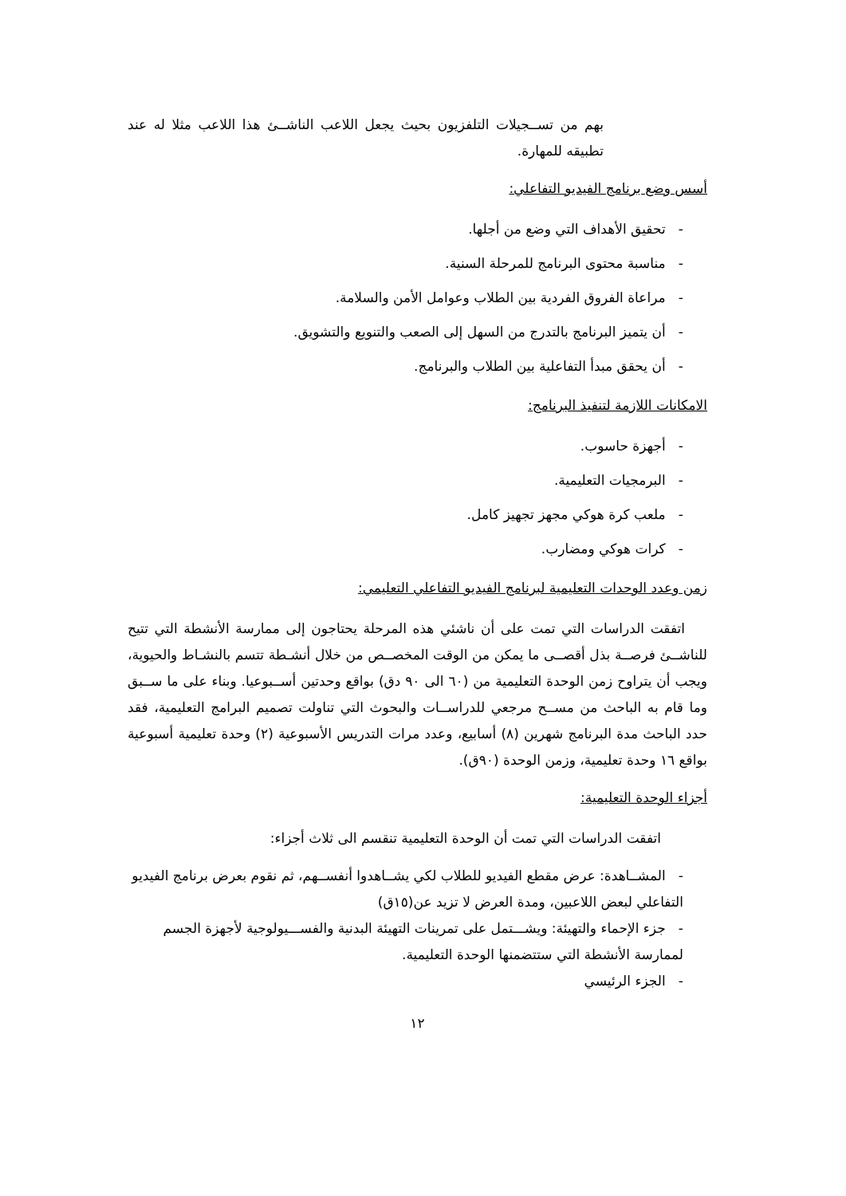بهم من تســجيلات التلفزيون بحيث يجعل اللاعب الناشــئ هذا اللاعب مثلا له عند تطبيقه للمهارة.
أسس وضع برنامج الفيديو التفاعلي:
- تحقيق الأهداف التي وضع من أجلها.
- مناسبة محتوى البرنامج للمرحلة السنية.
- مراعاة الفروق الفردية بين الطلاب وعوامل الأمن والسلامة.
- أن يتميز البرنامج بالتدرج من السهل إلى الصعب والتنويع والتشويق.
- أن يحقق مبدأ التفاعلية بين الطلاب والبرنامج.
الامكانات اللازمة لتنفيذ البرنامج:
- أجهزة حاسوب.
- البرمجيات التعليمية.
- ملعب كرة هوكي مجهز تجهيز كامل.
- كرات هوكي ومضارب.
زمن وعدد الوحدات التعليمية لبرنامج الفيديو التفاعلي التعليمي:
اتفقت الدراسات التي تمت على أن ناشئي هذه المرحلة يحتاجون إلى ممارسة الأنشطة التي تتيح للناشــئ فرصــة بذل أقصــى ما يمكن من الوقت المخصــص من خلال أنشـطة تتسم بالنشـاط والحيوية، ويجب أن يتراوح زمن الوحدة التعليمية من (٦٠ الى ٩٠ دق) بواقع وحدتين أســبوعيا. وبناء على ما ســبق وما قام به الباحث من مســح مرجعي للدراســات والبحوث التي تناولت تصميم البرامج التعليمية، فقد حدد الباحث مدة البرنامج شهرين (٨) أسابيع، وعدد مرات التدريس الأسبوعية (٢) وحدة تعليمية أسبوعية بواقع ١٦ وحدة تعليمية، وزمن الوحدة (٩٠ق).
أجزاء الوحدة التعليمية:
اتفقت الدراسات التي تمت أن الوحدة التعليمية تنقسم الى ثلاث أجزاء:
- المشــاهدة: عرض مقطع الفيديو للطلاب لكي يشــاهدوا أنفســهم، ثم نقوم بعرض برنامج الفيديو التفاعلي لبعض اللاعبين، ومدة العرض لا تزيد عن(١٥ق)
- جزء الإحماء والتهيئة: ويشـــتمل على تمرينات التهيئة البدنية والفســـيولوجية لأجهزة الجسم لممارسة الأنشطة التي ستتضمنها الوحدة التعليمية.
- الجزء الرئيسي
١٢